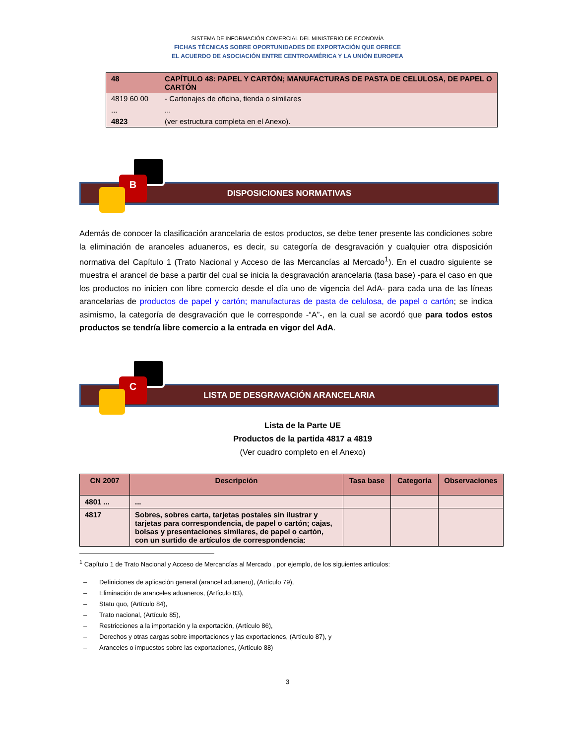SISTEMA DE INFORMACIÓN COMERCIAL DEL MINISTERIO DE ECONOMÍA
FICHAS TÉCNICAS SOBRE OPORTUNIDADES DE EXPORTACIÓN QUE OFRECE
EL ACUERDO DE ASOCIACIÓN ENTRE CENTROAMÉRICA Y LA UNIÓN EUROPEA
| 48 | CAPÍTULO 48: PAPEL Y CARTÓN; MANUFACTURAS DE PASTA DE CELULOSA, DE PAPEL O CARTÓN |
| 4819 60 00 | - Cartonajes de oficina, tienda o similares |
| ... | ... |
| 4823 | (ver estructura completa en el Anexo). |
DISPOSICIONES NORMATIVAS
B
Además de conocer la clasificación arancelaria de estos productos, se debe tener presente las condiciones sobre la eliminación de aranceles aduaneros, es decir, su categoría de desgravación y cualquier otra disposición normativa del Capítulo 1 (Trato Nacional y Acceso de las Mercancías al Mercado<sup>1</sup>). En el cuadro siguiente se muestra el arancel de base a partir del cual se inicia la desgravación arancelaria (tasa base) -para el caso en que los productos no inicien con libre comercio desde el día uno de vigencia del AdA- para cada una de las líneas arancelarias de productos de papel y cartón; manufacturas de pasta de celulosa, de papel o cartón; se indica asimismo, la categoría de desgravación que le corresponde -“A”-, en la cual se acordó que para todos estos productos se tendría libre comercio a la entrada en vigor del AdA.
LISTA DE DESGRAVACIÓN ARANCELARIA
C
Lista de la Parte UE
Productos de la partida 4817 a 4819
(Ver cuadro completo en el Anexo)
| CN 2007 | Descripción | Tasa base | Categoría | Observaciones |
| --- | --- | --- | --- | --- |
| 4801 ... | ... | | | |
| 4817 | Sobres, sobres carta, tarjetas postales sin ilustrar y tarjetas para correspondencia, de papel o cartón; cajas, bolsas y presentaciones similares, de papel o cartón, con un surtido de artículos de correspondencia: | | | |
<sup>1</sup> Capítulo 1 de Trato Nacional y Acceso de Mercancías al Mercado , por ejemplo, de los siguientes artículos:
– Definiciones de aplicación general (arancel aduanero), (Artículo 79),
– Eliminación de aranceles aduaneros, (Artículo 83),
– Statu quo, (Artículo 84),
– Trato nacional, (Artículo 85),
– Restricciones a la importación y la exportación, (Artículo 86),
– Derechos y otras cargas sobre importaciones y las exportaciones, (Artículo 87), y
– Aranceles o impuestos sobre las exportaciones, (Artículo 88)
3